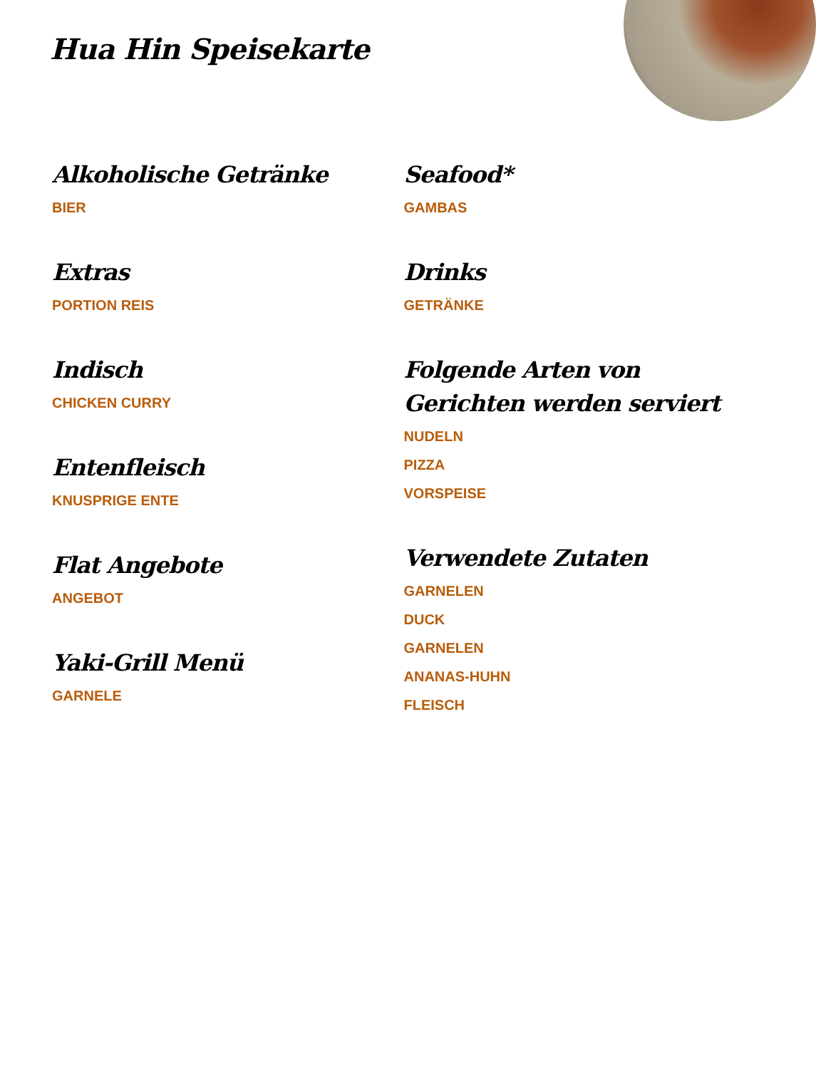Hua Hin Speisekarte
Alkoholische Getränke
BIER
Extras
PORTION REIS
Indisch
CHICKEN CURRY
Entenfleisch
KNUSPRIGE ENTE
Flat Angebote
ANGEBOT
Yaki-Grill Menü
GARNELE
Seafood*
GAMBAS
Drinks
GETRÄNKE
Folgende Arten von Gerichten werden serviert
NUDELN
PIZZA
VORSPEISE
Verwendete Zutaten
GARNELEN
DUCK
GARNELEN
ANANAS-HUHN
FLEISCH